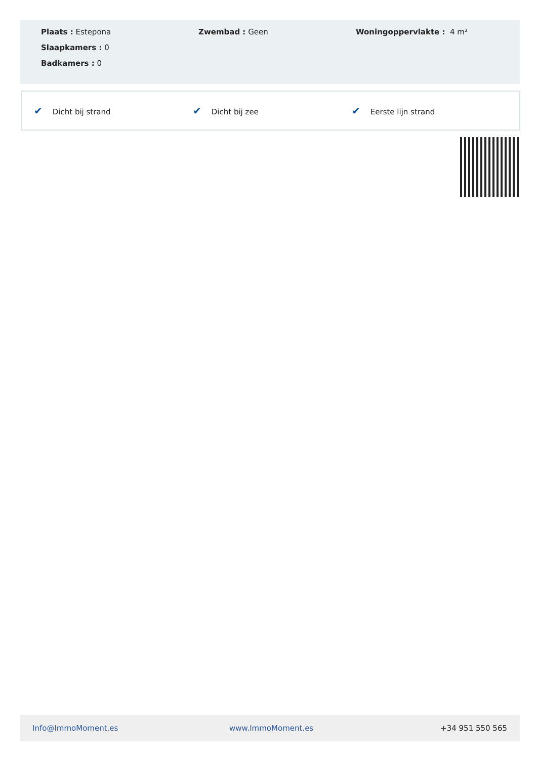Plaats : Estepona
Slaapkamers : 0
Badkamers : 0
Zwembad : Geen Woningoppervlakte : 4 m²
✔ Dicht bij strand ✔ Dicht bij zee ✔ Eerste lijn strand
Info@ImmoMoment.es www.ImmoMoment.es +34 951 550 565